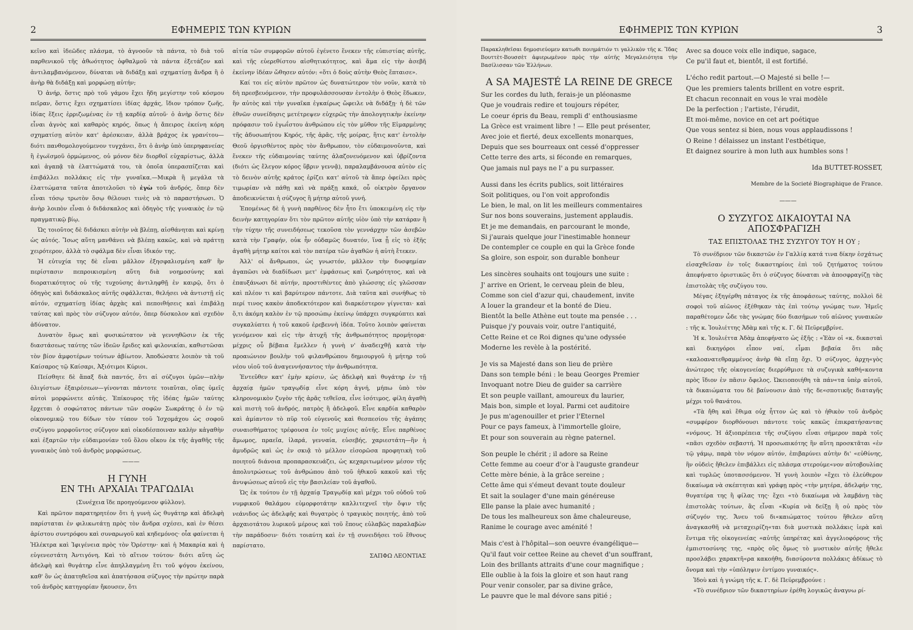2 ΕΦΗΜΕΡΙΣ ΤΩΝ ΚΥΡΙΩΝ
κεῖνο καὶ ἰδεῶδες πλάσμα, τὸ ἀγνοοῦν τὰ πάντα, τὸ διὰ τοῦ παρθενικοῦ τῆς ἀθωότητος ὀφθαλμοῦ τὰ πάντα ἐξετάζον καὶ ἀντιλαμβανόμενον, δύναται νὰ διδάξῃ καὶ σχηματίσῃ ἄνδρα ἢ ὁ ἀνὴρ θὰ διδάξῃ καὶ μορφώσῃ αὐτήν;
Ὁ ἀνήρ, ὅστις πρὸ τοῦ γάμου ἔχει ἤδη μεγίστην τοῦ κόσμου πεῖραν, ὅστις ἔχει σχηματίσει ἰδίας ἀρχάς, ἴδιον τρόπον ζωῆς, ἰδίας ἕξεις ἐρριζωμένας ἐν τῇ καρδίᾳ αὐτοῦ· ὁ ἀνὴρ ὅστις δὲν εἶναι ἁγνὸς καὶ καθαρὸς κηρός, ὅπως ἡ ἄπειρος ἐκείνη κόρη σχηματίσῃ αὐτὸν κατ' ἀρέσκειαν, ἀλλὰ βράχος ἐκ γρανίτου—διότι πανθομολογούμενον τυγχάνει, ὅτι ὁ ἀνὴρ ὑπὸ ὑπερηφανείας ἢ ἐγωϊσμοῦ ὁρμώμενος, οὐ μόνον δὲν διορθοῖ εὐχαρίστως, ἀλλὰ καὶ ἀγαπᾷ τὰ ἐλαττώματά του, τὰ ὁποῖα ὑπερασπίζεται καὶ ἐπιβάλλει πολλάκις εἰς τὴν γυναῖκα.—Μικρὰ ἢ μεγάλα τὰ ἐλαττώματα ταῦτα ἀποτελοῦσι τὸ ἐγὼ τοῦ ἀνδρός, ὅπερ δὲν εἶναι τόσῳ τρωτὸν ὅσῳ θέλουσι τινὲς νὰ τὸ παραστήσωσι. Ὁ ἀνὴρ λοιπὸν εἶναι ὁ διδάσκαλος καὶ ὁδηγὸς τῆς γυναικὸς ἐν τῷ πραγματικῷ βίῳ.
Ὡς τοιοῦτος δὲ διδάσκει αὐτὴν νὰ βλέπῃ, αἰσθάνηται καὶ κρίνῃ ὡς αὐτός. Ἴσως αὕτη μανθάνει νὰ βλέπῃ κακῶς, καὶ νὰ πράττῃ χειρότερον, ἀλλὰ τὸ σφάλμα δὲν εἶναι ἰδικόν της.
Ἡ εὐτυχία της δὲ εἶναι μᾶλλον ἐξησφαλισμένη καθ' ἣν περίστασιν πεπροικισμένη αὕτη διὰ νοημοσύνης καὶ διορατικότητος οὐ τῆς τυχούσης ἀντιληφθῇ ἐν καιρῷ, ὅτι ὁ ὁδηγὸς καὶ διδάσκαλος αὐτῆς σφάλλεται, θελήσει νὰ ἀντιστῇ εἰς αὐτόν, σχηματίσῃ ἰδίας ἀρχὰς καὶ πεποιθήσεις καὶ ἐπιβάλῃ ταύτας καὶ πρὸς τὸν σύζυγον αὐτόν, ὅπερ δύσκολον καὶ σχεδὸν ἀδύνατον.
Δυνατὸν ὅμως καὶ φυσικώτατον νὰ γεννηθῶσιν ἐκ τῆς διαστάσεως ταύτης τῶν ἰδεῶν ἔριδες καὶ φιλονικίαι, καθιστῶσαι τὸν βίον ἀμφοτέρων τούτων ἀβίωτον. Ἀποδώσατε λοιπὸν τὰ τοῦ Καίσαρος τῷ Καίσαρι, Ἀξιότιμοι Κύριοι.
Πείσθητε δὲ ἅπαξ διὰ παντός, ὅτι αἱ σύζυγοι ὑμῶν—πλὴν ὀλιγίστων ἐξαιρέσεων—γίνονται πάντοτε τοιαῦται, οἵας ὑμεῖς αὐτοὶ μορφώνετε αὐτάς. Ἐπίκουρος τῆς ἰδέας ἡμῶν ταύτης ἔρχεται ὁ σοφώτατος πάντων τῶν σοφῶν Σωκράτης ὁ ἐν τῷ οἰκονομικῷ του δίδων τὸν τύπον τοῦ Ἰσχομάχου ὡς σοφοῦ συζύγου μορφοῦντος σύζυγον καὶ οἰκοδέσποιναν καλὴν κἀγαθὴν καὶ ἐξαρτῶν τὴν εὐδαιμονίαν τοῦ ὅλου οἴκου ἐκ τῆς ἀγαθῆς τῆς γυναικὸς ὑπὸ τοῦ ἀνδρὸς μορφώσεως.
———
Η ΓΥΝΗ
ΕΝ ΤΗι ΑΡΧΑΙΑι ΤΡΑΓΩΔΙΑι
(Συνέχεια ἴδε προηγούμενον φύλλον).
Καὶ πρῶτον παρατηρητέον ὅτι ἡ γυνὴ ὡς θυγάτηρ καὶ ἀδελφὴ παρίσταται ἐν φιλικωτάτῃ πρὸς τὸν ἄνδρα σχέσει, καὶ ἐν θέσει ἀρίστου συντρόφου καὶ συναρωγοῦ καὶ κηδεμόνος· οἷα φαίνεται ἡ Ἠλέκτρα καὶ Ἰφιγένεια πρὸς τὸν Ὀρέστην· καὶ ἡ Μακαρία καὶ ἡ εὐγενεστάτη Ἀντιγόνη. Καὶ τὸ αἴτιον τούτου· διότι αὕτη ὡς ἀδελφὴ καὶ θυγάτηρ εἶνε ἀπηλλαγμένη ἔτι τοῦ ψόγου ἐκείνου, καθ' ὃν ὡς ἀπατηθεῖσα καὶ ἀπατήσασα σύζυγος τὴν πρώτην παρὰ τοῦ ἀνδρὸς κατηγορίαν ἤκουσεν, ὅτι
αἰτία τῶν συμφορῶν αὐτοῦ ἐγένετο ἕνεκεν τῆς εὐπιστίας αὐτῆς, καὶ τῆς εὐερεθίστου αἰσθητικότητος, καὶ ἅμα εἰς τὴν ἀσεβῆ ἐκείνην ἰδέαν ὤθησεν αὐτόν: «ὅτι ὁ δοὺς αὐτὴν Θεὸς ἔπταισε».
Καί τοι εἰς αὐτὸν πρῶτον ὡς δυνατώτερον τὸν νοῦν, κατὰ τὸ δὴ πρεσβευόμενον, τὴν προφυλάσσουσαν ἐντολὴν ὁ Θεὸς ἔδωκεν, ἣν αὐτὸς καὶ τὴν γυναῖκα ἐγκαίρως ὤφειλε νὰ διδάξῃ· ἡ δὲ τῶν ἐθνῶν συνείδησις μετέτρεψεν εὐχερῶς τὴν ἀπολογητικὴν ἐκείνην πρόφασιν τοῦ ἐγωΐστου ἀνθρώπου εἰς τὸν μῦθον τῆς Εἱμαρμένης τῆς ἀδυσωπήτου Κηρός, τῆς ἀρᾶς, τῆς μοίρας, ἥτις κατ' ἐντολὴν Θεοῦ ὀργισθέντος πρὸς τὸν ἄνθρωπον, τὸν εὐδαιμονοῦντα, καὶ ἕνεκεν τῆς εὐδαιμονίας ταύτης ἀλαζονευόμενον καὶ ὑβρίζοντα (διότι ὡς ἔλεγον κόρος ὕβριν γεννᾷ), παραλαμβάνουσα αὐτὸν εἰς τὸ δεινὸν αὐτῆς κράτος ἐρίζει κατ' αὐτοῦ τὰ ἅπερ ὀφείλει πρὸς τιμωρίαν νὰ πάθῃ καὶ νὰ πράξῃ κακά, οὗ οἰκτρὸν ὄργανον ἀποδεικνύεται ἡ σύζυγος ἢ μήτηρ αὐτοῦ γυνή.
Ἑπομένως δὲ ἡ γυνὴ παρθένος δὲν ἦτο ἔτι ὑποκειμένη εἰς τὴν δεινὴν κατηγορίαν ὅτι τὸν πρῶτον αὐτῆς υἱὸν ὑπὸ τὴν κατάραν ἢ τὴν τύχην τῆς συνειδήσεως τεκοῦσα τὸν γεννάρχην τῶν ἀσεβῶν κατὰ τὴν Γραφήν, οὐκ ἦν οὐδαμῶς δυνατόν, ἵνα ᾖ εἰς τὸ ἑξῆς ἀγαθὴ μήτηρ καίτοι καὶ τὸν πατέρα τῶν ἀγαθῶν ἡ αὐτὴ ἔτεκεν.
Ἀλλ' οἱ ἄνθρωποι, ὡς γνωστόν, μᾶλλον τὴν δυσφημίαν ἀγαπῶσι νὰ διαδίδωσι μετ' ἐμφάσεως καὶ ζωηρότητος, καὶ νὰ ἐπαυξάνωσι δὲ αὐτήν, προστιθέντες ἀπὸ γλώσσης εἰς γλῶσσαν καὶ πλέον τι καὶ βαρύτερον πάντοτε. Διὰ ταῦτα καὶ συνήθως τὸ περί τινος κακὸν ἀποδεκτότερον καὶ διαρκέστερον γίγνεται· καὶ ὅ,τι ἀκόμη καλὸν ἐν τῷ προσώπῳ ἐκείνῳ ὑπάρχει συγκρύπτει καὶ συγκαλύπτει ἡ τοῦ κακοῦ ἐρεβεννὴ ἰδέα. Τοῦτο λοιπὸν φαίνεται γενόμενον καὶ εἰς τὴν ἀτυχῆ τῆς ἀνθρωπότητος προμήτορα· μέχρις οὗ βέβαια ἔμελλεν ἡ γυνὴ ν' ἀναδειχθῇ κατὰ τὴν προαιώνιον βουλὴν τοῦ φιλανθρώπου δημιουργοῦ ἡ μήτηρ τοῦ νέου υἱοῦ τοῦ ἀναγεννήσαντος τὴν ἀνθρωπότητα.
Ἐντεῦθεν κατ' ἐμὴν κρίσιν, ὡς ἀδελφὴ καὶ θυγάτηρ ἐν τῇ ἀρχαίᾳ ἡμῶν τραγῳδίᾳ εἶνε κόρη ἁγνή, μήπω ὑπὸ τὸν κληρονομικὸν ζυγὸν τῆς ἀρᾶς τεθεῖσα, εἶνε ἰσότιμος, φίλη ἀγαθὴ καὶ πιστὴ τοῦ ἀνδρός, πατρὸς ἢ ἀδελφοῦ. Εἶνε καρδία καθαρὸν καὶ ἀμίαντον τὸ πῦρ τοῦ εὐγενοῦς καὶ θεσπεσίου τῆς ἀγάπης συναισθήματος τρέφουσα ἐν τοῖς μυχίοις αὐτῆς. Εἶνε παρθένος ἄμωμος, πραεῖα, ἱλαρά, γενναία, εὐσεβής, χαριεστάτη—ἣν ἡ ἀμυδρῶς καὶ ὡς ἐν σκιᾷ τὸ μέλλον εἰσορῶσα προφητικὴ τοῦ ποιητοῦ διάνοια προπαρασκευάζει, ὡς κεχαριτωμένον μέσον τῆς ἀπολυτρώσεως τοῦ ἀνθρώπου ἀπὸ τοῦ ἠθικοῦ κακοῦ καὶ τῆς ἀνυψώσεως αὐτοῦ εἰς τὴν βασιλείαν τοῦ ἀγαθοῦ.
Ὡς ἐκ τούτου ἐν τῇ ἀρχαίᾳ Τραγῳδίᾳ καὶ μέχρι τοῦ οὐδοῦ τοῦ νυμφικοῦ θαλάμου εὐμορφοτάτην καλλιτεχνεῖ τὴν ὄψιν τῆς νεάνιδος ὡς ἀδελφῆς καὶ θυγατρὸς ὁ τραγικὸς ποιητής, ἀπὸ τοῦ ἀρχαιοτάτου λυρικοῦ μέρους καὶ τοῦ ἔπους εὐλαβῶς παραλαβὼν τὴν παράδοσιν· διότι τοιαύτη καὶ ἐν τῇ συνειδήσει τοῦ ἔθνους παρίστατο.
ΣΑΠΦΩ ΛΕΟΝΤΙΑΣ
ΕΦΗΜΕΡΙΣ ΤΩΝ ΚΥΡΙΩΝ 3
Παρακληθεῖσαι δημοσιεύομεν κατωθι ποιημάτιόν τι γαλλικὸν τῆς κ. Ἴδας Βουττὲτ-Βουσσὲτ ἀφιερωμένον πρὸς τὴν αὐτῆς Μεγαλειότητα τὴν Βασίλισσαν τῶν Ἑλλήνων.
A SA MAJESTÉ LA REINE DE GRECE
Sur les cordes du luth, ferais-je un pléonasme
Que je voudrais redire et toujours répéter,
Le coeur épris du Beau, rempli d' enthousiasme
La Grèce est vraiment libre ! — Elle peut présenter,
Avec joie et fierté, deux excellents monarques,
Depuis que ses bourreaux ont cessé d'oppresser
Cette terre des arts, si féconde en remarques,
Que jamais nul pays ne l' a pu surpasser.
Aussi dans les écrits publics, soit littéraires
Soit politiques, ou l'on voit approfondis
Le bien, le mal, on lit les meilleurs commentaires
Sur nos bons souverains, justement applaudis.
Et je me demandais, en parcourant le monde,
Si j'aurais quelque jour l'inestimable honneur
De contempler ce couple en qui la Grèce fonde
Sa gloire, son espoir, son durable bonheur
Les sincères souhaits ont toujours une suite :
J' arrive en Orient, le cerveau plein de bleu,
Comme son ciel d'azur qui, chaudement, invite
A louer la grandeur et la bonté de Dieu.
Bientôt la belle Athène eut toute ma pensée . . .
Puisque j'y pouvais voir, outre l'antiquité,
Cette Reine et ce Roi dignes qu'une odyssée
Moderne les revèle à la postérité.
Je vis sa Majesté dans son lieu de prière
Dans son temple béni : le beau Georges Premier
Invoquant notre Dieu de guider sa carrière
Et son peuple vaillant, amoureux du laurier,
Mais bon, simple et loyal. Parmi cet auditoire
Je pus m'agenouiller et prier l'Eternel
Pour ce pays fameux, à l'immortelle gloire,
Et pour son souverain au règne paternel.
Son peuple le chérit ; il adore sa Reine
Cette femme au coeur d'or à l'auguste grandeur
Cette mère bénie, à la grâce sereine ;
Cette âme qui s'émeut devant toute douleur
Et sait la soulager d'une main généreuse
Elle panse la plaie avec humanité ;
De tous les malheureux son âme chaleureuse,
Ranime le courage avec aménité !
Mais c'est à l'hôpital—son oeuvre évangélique—
Qu'il faut voir cettee Reine au chevet d'un souffrant,
Loin des brillants attraits d'une cour magnifique ;
Elle oublie à la fois la gloire et son haut rang
Pour venir consoler, par sa divine grâce,
Le pauvre que le mal dévore sans pitié ;
Avec sa douce voix elle indique, sagace,
Ce pu'il faut et, bientôt, il est fortifié.
L'écho redit partout.—O Majesté si belle !—
Que les premiers talents brillent en votre esprit.
Et chacun reconnait en vous le vrai modèle
De la perfection ; l'artiste, l'érudit,
Et moi-même, novice en cet art poétique
Que vous sentez si bien, nous vous applaudissons !
O Reine ! délaissez un instant l'estbétique,
Et daignez sourire à mon luth aux humbles sons !
Ida BUTTET-ROSSET,
Membre de la Societé Biographique de France.
———
Ο ΣΥΖΥΓΟΣ ΔΙΚΑΙΟΥΤΑΙ ΝΑ ΑΠΟΣΦΡΑΓΙΖΗ
ΤΑΣ ΕΠΙΣΤΟΛΑΣ ΤΗΣ ΣΥΖΥΓΟΥ ΤΟΥ Η ΟΥ ;
Τὸ συνέδριον τῶν δικαστῶν ἐν Γαλλίᾳ κατά τινα δίκην ἐσχάτως εἰσαχθεῖσαν ἐν τοῖς δικαστηρίοις ἐπὶ τοῦ ζητήματος τούτου ἀπεφήνατο ὁριστικῶς ὅτι ὁ σύζυγος δύναται νὰ ἀποσφραγίζῃ τὰς ἐπιστολὰς τῆς συζύγου του.
Μέγας ἐξηγέρθη πάταγος ἐκ τῆς ἀποφάσεως ταύτης, πολλοὶ δὲ σοφοὶ τοῦ αἰῶνος ἐξέθηκαν τὰς ἐπὶ τούτῳ γνώμας των. Ἡμεῖς παραθέτομεν ὧδε τὰς γνώμας δύο διασήμων τοῦ αἰῶνος γυναικῶν : τῆς κ. Ἰουλιέττης Ἀδὰμ καὶ τῆς κ. Γ. δὲ Πεϋρεμβρίνε.
Ἡ κ. Ἰουλιέττα Ἀδὰμ ἀπεφήνατο ὡς ἑξῆς : «Ἐὰν οἱ «κ. δικασταὶ καὶ δικηγόροι εἶπον ναί, εἶμαι βεβαία ὅτι πᾶς «καλοανατεθραμμένος ἀνὴρ θὰ εἴπῃ ὄχι. Ὁ σύζυγος, ἀρχη«γὸς ἀνώτερος τῆς οἰκογενείας διερρύθμισε τὰ συζυγικὰ καθή«κοντα πρὸς ἴδιον ἐν πᾶσιν ὄφελος. Ὠκειοποιήθη τὰ πάν«τα ὑπὲρ αὐτοῦ, τὰ δικαιώματα του δὲ βαίνουσιν ἀπὸ τῆς δε«σποτικῆς διαταγῆς μέχρι τοῦ θανάτου.
«Τὰ ἤθη καὶ ἔθιμα οὐχ ἧττον ὡς καὶ τὸ ἠθικὸν τοῦ ἀνδρὸς «συμφέρον διορθόνουσι πάντοτε τοὺς κακῶς ἐπικρατήσαντας «νόμους. Ἡ ἀξιοπρέπεια τῆς συζύγου εἶναι σήμερον παρὰ τοῖς «πᾶσι σχεδὸν σεβαστή. Ἡ προσωπικότης ἣν αὕτη προσκτᾶται «ἐν τῷ γάμῳ, παρὰ τὸν νόμον αὐτόν, ἐπιβαρύνει αὐτὴν δι' «εὐθύνης, ἣν οὐδεὶς ἤθελεν ἐπιβάλλει εἰς πλάσμα στερούμε«νον αὐτοβουλίας καὶ τυρλῶς ὑποτασσόμενον. Ἡ γυνὴ λοιπὸν «ἔχει τὸ ἐλεύθερον δικαίωμα νὰ σκέπτηται καὶ γράφῃ πρὸς «τὴν μητέρα, ἀδελφήν της, θυγατέρα της ἢ φίλας της· ἔχει «τὸ δικαίωμα νὰ λαμβάνῃ τὰς ἐπιστολὰς τούτων, ἃς εἶναι «Κυρία νὰ δείξῃ ἢ οὐ πρὸς τὸν σύζυγόν της. Ἄνευ τοῦ δι«καιώματος τούτου ἤθελεν αὕτη ἀναγκασθῆ νὰ μεταχειρίζη«ται διὰ μυστικὰ πολλάκις ἱερὰ καὶ ἔντιμα τῆς οἰκογενείας «αὐτῆς ὑπηρέτας καὶ ἀγγελιοφόρους τῆς ἐμπιστοσύνης της, «πρὸς οὓς ὅμως τὸ μυστικὸν αὐτῆς ἤθελε προσλάβει χαρακτῆ«ρα κακοήθη, διασύροντα πολλάκις ἀδίκως τὸ ὄνομα καὶ τὴν «ὑπόληψιν ἐντίμου γυναικός».
Ἰδοὺ καὶ ἡ γνώμη τῆς κ. Γ. δὲ Πεϋρεμβρούνε :
«Τὸ συνέδριον τῶν δικαστηρίων ἐρέθη λογικῶς ἀναγνω ρί-